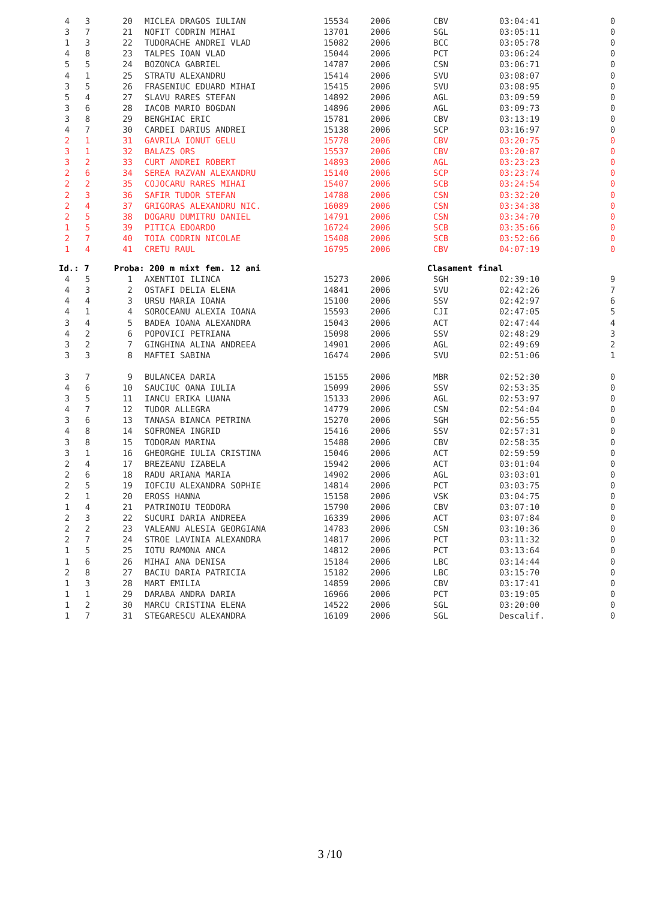| 4 | 3 | 20 | MICLEA DRAGOS IULIAN | 15534 | 2006 | CBV | 03:04:41 | 0 |
| 3 | 7 | 21 | NOFIT CODRIN MIHAI | 13701 | 2006 | SGL | 03:05:11 | 0 |
| 1 | 3 | 22 | TUDORACHE ANDREI VLAD | 15082 | 2006 | BCC | 03:05:78 | 0 |
| 4 | 8 | 23 | TALPES IOAN VLAD | 15044 | 2006 | PCT | 03:06:24 | 0 |
| 5 | 5 | 24 | BOZONCA GABRIEL | 14787 | 2006 | CSN | 03:06:71 | 0 |
| 4 | 1 | 25 | STRATU ALEXANDRU | 15414 | 2006 | SVU | 03:08:07 | 0 |
| 3 | 5 | 26 | FRASENIUC EDUARD MIHAI | 15415 | 2006 | SVU | 03:08:95 | 0 |
| 5 | 4 | 27 | SLAVU RARES STEFAN | 14892 | 2006 | AGL | 03:09:59 | 0 |
| 3 | 6 | 28 | IACOB MARIO BOGDAN | 14896 | 2006 | AGL | 03:09:73 | 0 |
| 3 | 8 | 29 | BENGHIAC ERIC | 15781 | 2006 | CBV | 03:13:19 | 0 |
| 4 | 7 | 30 | CARDEI DARIUS ANDREI | 15138 | 2006 | SCP | 03:16:97 | 0 |
| 2 | 1 | 31 | GAVRILA IONUT GELU | 15778 | 2006 | CBV | 03:20:75 | 0 |
| 3 | 1 | 32 | BALAZS ORS | 15537 | 2006 | CBV | 03:20:87 | 0 |
| 3 | 2 | 33 | CURT ANDREI ROBERT | 14893 | 2006 | AGL | 03:23:23 | 0 |
| 2 | 6 | 34 | SEREA RAZVAN ALEXANDRU | 15140 | 2006 | SCP | 03:23:74 | 0 |
| 2 | 2 | 35 | COJOCARU RARES MIHAI | 15407 | 2006 | SCB | 03:24:54 | 0 |
| 2 | 3 | 36 | SAFIR TUDOR STEFAN | 14788 | 2006 | CSN | 03:32:20 | 0 |
| 2 | 4 | 37 | GRIGORAS ALEXANDRU NIC. | 16089 | 2006 | CSN | 03:34:38 | 0 |
| 2 | 5 | 38 | DOGARU DUMITRU DANIEL | 14791 | 2006 | CSN | 03:34:70 | 0 |
| 1 | 5 | 39 | PITICA EDOARDO | 16724 | 2006 | SCB | 03:35:66 | 0 |
| 2 | 7 | 40 | TOIA CODRIN NICOLAE | 15408 | 2006 | SCB | 03:52:66 | 0 |
| 1 | 4 | 41 | CRETU RAUL | 16795 | 2006 | CBV | 04:07:19 | 0 |
| Id.: 7 | | Proba: 200 m mixt fem. 12 ani | | | | Clasament final | | |
| 4 | 5 | 1 | AXENTIOI ILINCA | 15273 | 2006 | SGH | 02:39:10 | 9 |
| 4 | 3 | 2 | OSTAFI DELIA ELENA | 14841 | 2006 | SVU | 02:42:26 | 7 |
| 4 | 4 | 3 | URSU MARIA IOANA | 15100 | 2006 | SSV | 02:42:97 | 6 |
| 4 | 1 | 4 | SOROCEANU ALEXIA IOANA | 15593 | 2006 | CJI | 02:47:05 | 5 |
| 3 | 4 | 5 | BADEA IOANA ALEXANDRA | 15043 | 2006 | ACT | 02:47:44 | 4 |
| 4 | 2 | 6 | POPOVICI PETRIANA | 15098 | 2006 | SSV | 02:48:29 | 3 |
| 3 | 2 | 7 | GINGHINA ALINA ANDREEA | 14901 | 2006 | AGL | 02:49:69 | 2 |
| 3 | 3 | 8 | MAFTEI SABINA | 16474 | 2006 | SVU | 02:51:06 | 1 |
| 3 | 7 | 9 | BULANCEA DARIA | 15155 | 2006 | MBR | 02:52:30 | 0 |
| 4 | 6 | 10 | SAUCIUC OANA IULIA | 15099 | 2006 | SSV | 02:53:35 | 0 |
| 3 | 5 | 11 | IANCU ERIKA LUANA | 15133 | 2006 | AGL | 02:53:97 | 0 |
| 4 | 7 | 12 | TUDOR ALLEGRA | 14779 | 2006 | CSN | 02:54:04 | 0 |
| 3 | 6 | 13 | TANASA BIANCA PETRINA | 15270 | 2006 | SGH | 02:56:55 | 0 |
| 4 | 8 | 14 | SOFRONEA INGRID | 15416 | 2006 | SSV | 02:57:31 | 0 |
| 3 | 8 | 15 | TODORAN MARINA | 15488 | 2006 | CBV | 02:58:35 | 0 |
| 3 | 1 | 16 | GHEORGHE IULIA CRISTINA | 15046 | 2006 | ACT | 02:59:59 | 0 |
| 2 | 4 | 17 | BREZEANU IZABELA | 15942 | 2006 | ACT | 03:01:04 | 0 |
| 2 | 6 | 18 | RADU ARIANA MARIA | 14902 | 2006 | AGL | 03:03:01 | 0 |
| 2 | 5 | 19 | IOFCIU ALEXANDRA SOPHIE | 14814 | 2006 | PCT | 03:03:75 | 0 |
| 2 | 1 | 20 | EROSS HANNA | 15158 | 2006 | VSK | 03:04:75 | 0 |
| 1 | 4 | 21 | PATRINOIU TEODORA | 15790 | 2006 | CBV | 03:07:10 | 0 |
| 2 | 3 | 22 | SUCURI DARIA ANDREEA | 16339 | 2006 | ACT | 03:07:84 | 0 |
| 2 | 2 | 23 | VALEANU ALESIA GEORGIANA | 14783 | 2006 | CSN | 03:10:36 | 0 |
| 2 | 7 | 24 | STROE LAVINIA ALEXANDRA | 14817 | 2006 | PCT | 03:11:32 | 0 |
| 1 | 5 | 25 | IOTU RAMONA ANCA | 14812 | 2006 | PCT | 03:13:64 | 0 |
| 1 | 6 | 26 | MIHAI ANA DENISA | 15184 | 2006 | LBC | 03:14:44 | 0 |
| 2 | 8 | 27 | BACIU DARIA PATRICIA | 15182 | 2006 | LBC | 03:15:70 | 0 |
| 1 | 3 | 28 | MART EMILIA | 14859 | 2006 | CBV | 03:17:41 | 0 |
| 1 | 1 | 29 | DARABA ANDRA DARIA | 16966 | 2006 | PCT | 03:19:05 | 0 |
| 1 | 2 | 30 | MARCU CRISTINA ELENA | 14522 | 2006 | SGL | 03:20:00 | 0 |
| 1 | 7 | 31 | STEGARESCU ALEXANDRA | 16109 | 2006 | SGL | Descalif. | 0 |
3 /10